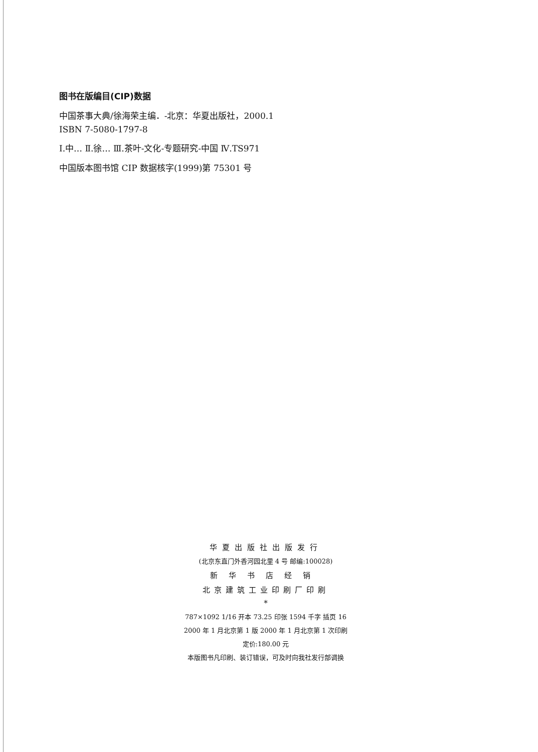图书在版编目(CIP)数据
中国茶事大典/徐海荣主编．-北京：华夏出版社，2000.1
ISBN 7-5080-1797-8
Ⅰ.中… Ⅱ.徐… Ⅲ.茶叶-文化-专题研究-中国 Ⅳ.TS971
中国版本图书馆 CIP 数据核字(1999)第 75301 号
华夏出版社出版发行
(北京东直门外香河园北里 4 号 邮编:100028)
新华书店经销
北京建筑工业印刷厂印刷
*
787×1092 1/16 开本 73.25 印张 1594 千字 插页 16
2000 年 1 月北京第 1 版 2000 年 1 月北京第 1 次印刷
定价:180.00 元
本版图书凡印刷、装订错误，可及时向我社发行部调换